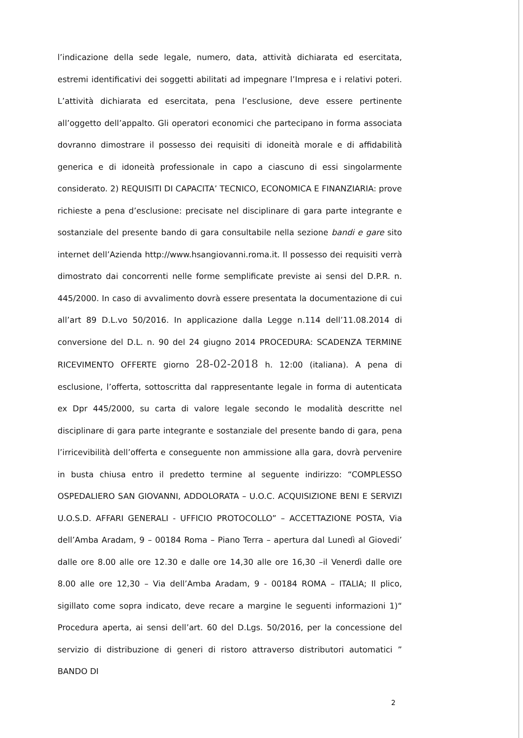l’indicazione della sede legale, numero, data, attività dichiarata ed esercitata, estremi identificativi dei soggetti abilitati ad impegnare l’Impresa e i relativi poteri. L’attività dichiarata ed esercitata, pena l’esclusione, deve essere pertinente all’oggetto dell’appalto. Gli operatori economici che partecipano in forma associata dovranno dimostrare il possesso dei requisiti di idoneità morale e di affidabilità generica e di idoneità professionale in capo a ciascuno di essi singolarmente considerato. 2) REQUISITI DI CAPACITA’ TECNICO, ECONOMICA E FINANZIARIA: prove richieste a pena d’esclusione: precisate nel disciplinare di gara parte integrante e sostanziale del presente bando di gara consultabile nella sezione bandi e gare sito internet dell’Azienda http://www.hsangiovanni.roma.it. Il possesso dei requisiti verrà dimostrato dai concorrenti nelle forme semplificate previste ai sensi del D.P.R. n. 445/2000. In caso di avvalimento dovrà essere presentata la documentazione di cui all’art 89 D.L.vo 50/2016. In applicazione dalla Legge n.114 dell’11.08.2014 di conversione del D.L. n. 90 del 24 giugno 2014 PROCEDURA: SCADENZA TERMINE RICEVIMENTO OFFERTE giorno 28-02-2018 h. 12:00 (italiana). A pena di esclusione, l’offerta, sottoscritta dal rappresentante legale in forma di autenticata ex Dpr 445/2000, su carta di valore legale secondo le modalità descritte nel disciplinare di gara parte integrante e sostanziale del presente bando di gara, pena l’irricevibilità dell’offerta e conseguente non ammissione alla gara, dovrà pervenire in busta chiusa entro il predetto termine al seguente indirizzo: “COMPLESSO OSPEDALIERO SAN GIOVANNI, ADDOLORATA – U.O.C. ACQUISIZIONE BENI E SERVIZI U.O.S.D. AFFARI GENERALI - UFFICIO PROTOCOLLO” – ACCETTAZIONE POSTA, Via dell’Amba Aradam, 9 – 00184 Roma – Piano Terra – apertura dal Lunedì al Giovedi’ dalle ore 8.00 alle ore 12.30 e dalle ore 14,30 alle ore 16,30 –il Venerdì dalle ore 8.00 alle ore 12,30 – Via dell’Amba Aradam, 9 - 00184 ROMA – ITALIA; Il plico, sigillato come sopra indicato, deve recare a margine le seguenti informazioni 1)“ Procedura aperta, ai sensi dell’art. 60 del D.Lgs. 50/2016, per la concessione del servizio di distribuzione di generi di ristoro attraverso distributori automatici ” BANDO DI
2